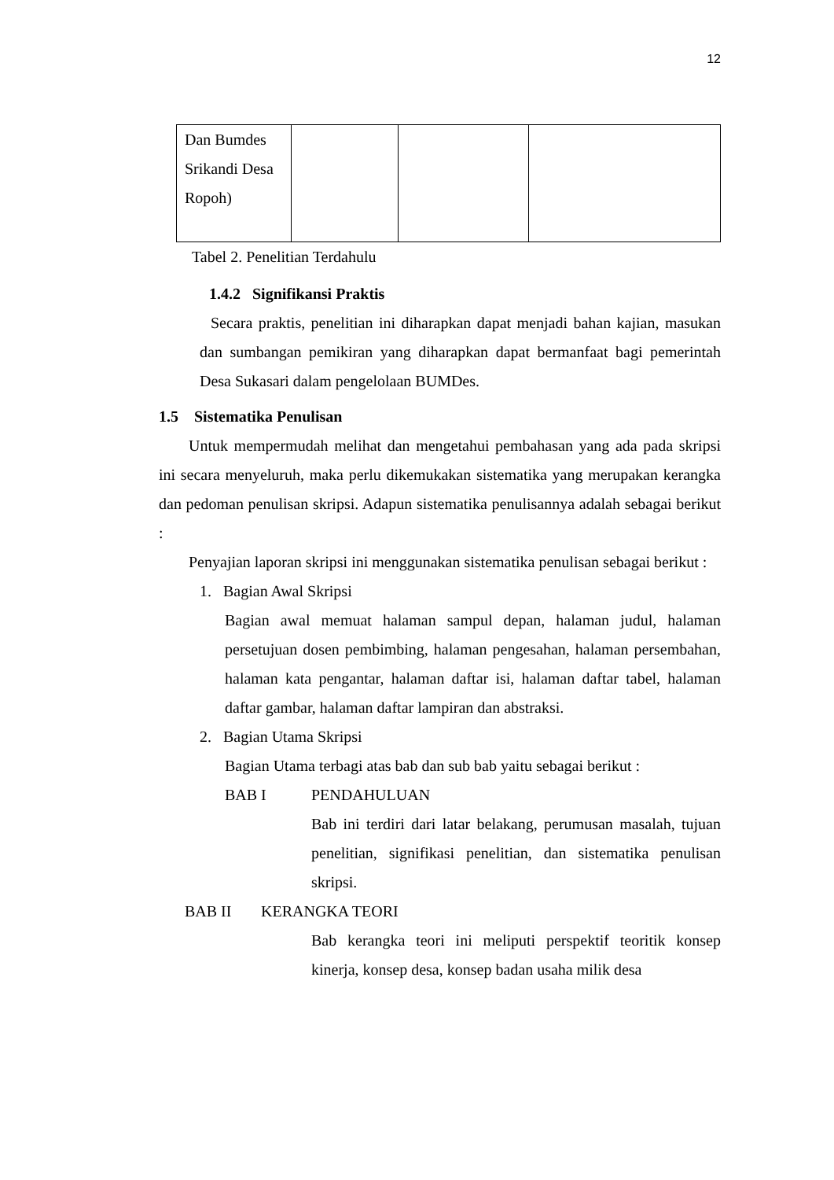12
| Dan Bumdes Srikandi Desa Ropoh) | | | |
Tabel 2. Penelitian Terdahulu
1.4.2 Signifikansi Praktis
Secara praktis, penelitian ini diharapkan dapat menjadi bahan kajian, masukan dan sumbangan pemikiran yang diharapkan dapat bermanfaat bagi pemerintah Desa Sukasari dalam pengelolaan BUMDes.
1.5 Sistematika Penulisan
Untuk mempermudah melihat dan mengetahui pembahasan yang ada pada skripsi ini secara menyeluruh, maka perlu dikemukakan sistematika yang merupakan kerangka dan pedoman penulisan skripsi. Adapun sistematika penulisannya adalah sebagai berikut :
Penyajian laporan skripsi ini menggunakan sistematika penulisan sebagai berikut :
1. Bagian Awal Skripsi
Bagian awal memuat halaman sampul depan, halaman judul, halaman persetujuan dosen pembimbing, halaman pengesahan, halaman persembahan, halaman kata pengantar, halaman daftar isi, halaman daftar tabel, halaman daftar gambar, halaman daftar lampiran dan abstraksi.
2. Bagian Utama Skripsi
Bagian Utama terbagi atas bab dan sub bab yaitu sebagai berikut :
BAB I PENDAHULUAN
Bab ini terdiri dari latar belakang, perumusan masalah, tujuan penelitian, signifikasi penelitian, dan sistematika penulisan skripsi.
BAB II KERANGKA TEORI
Bab kerangka teori ini meliputi perspektif teoritik konsep kinerja, konsep desa, konsep badan usaha milik desa